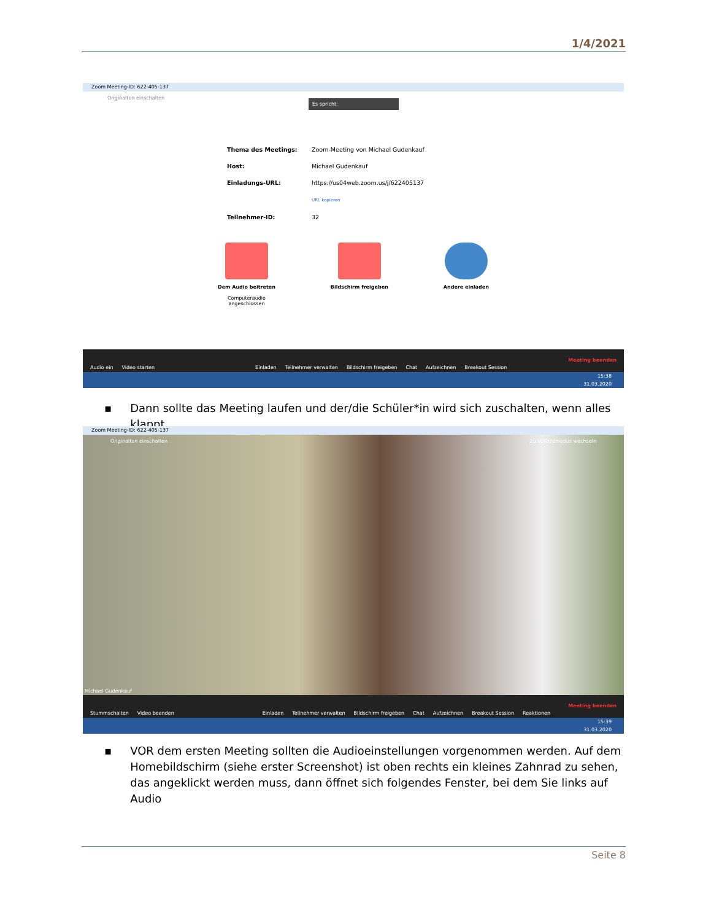1/4/2021
Zoom Meeting-ID: 622-405-137
Originalton einschalten
Es spricht:
Thema des Meetings: Zoom-Meeting von Michael Gudenkauf
Host: Michael Gudenkauf
Einladungs-URL: https://us04web.zoom.us/j/622405137
URL kopieren
Teilnehmer-ID: 32
Dem Audio beitreten
Computeraudio
angeschlossen
Bildschirm freigeben Andere einladen
Audio ein Video starten Einladen Teilnehmer verwalten Bildschirm freigeben Chat Aufzeichnen Breakout Session Meeting beenden
15:38
31.03.2020
▪ Dann sollte das Meeting laufen und der/die Schüler*in wird sich zuschalten, wenn alles klappt
Zoom Meeting-ID: 622-405-137
Originalton einschalten Zu Vollbildmodus wechseln
Michael Gudenkauf
Stummschalten Video beenden Einladen Teilnehmer verwalten Bildschirm freigeben Chat Aufzeichnen Breakout Session Reaktionen Meeting beenden
15:39
31.03.2020
▪ VOR dem ersten Meeting sollten die Audioeinstellungen vorgenommen werden. Auf dem Homebildschirm (siehe erster Screenshot) ist oben rechts ein kleines Zahnrad zu sehen, das angeklickt werden muss, dann öffnet sich folgendes Fenster, bei dem Sie links auf Audio
Seite 8